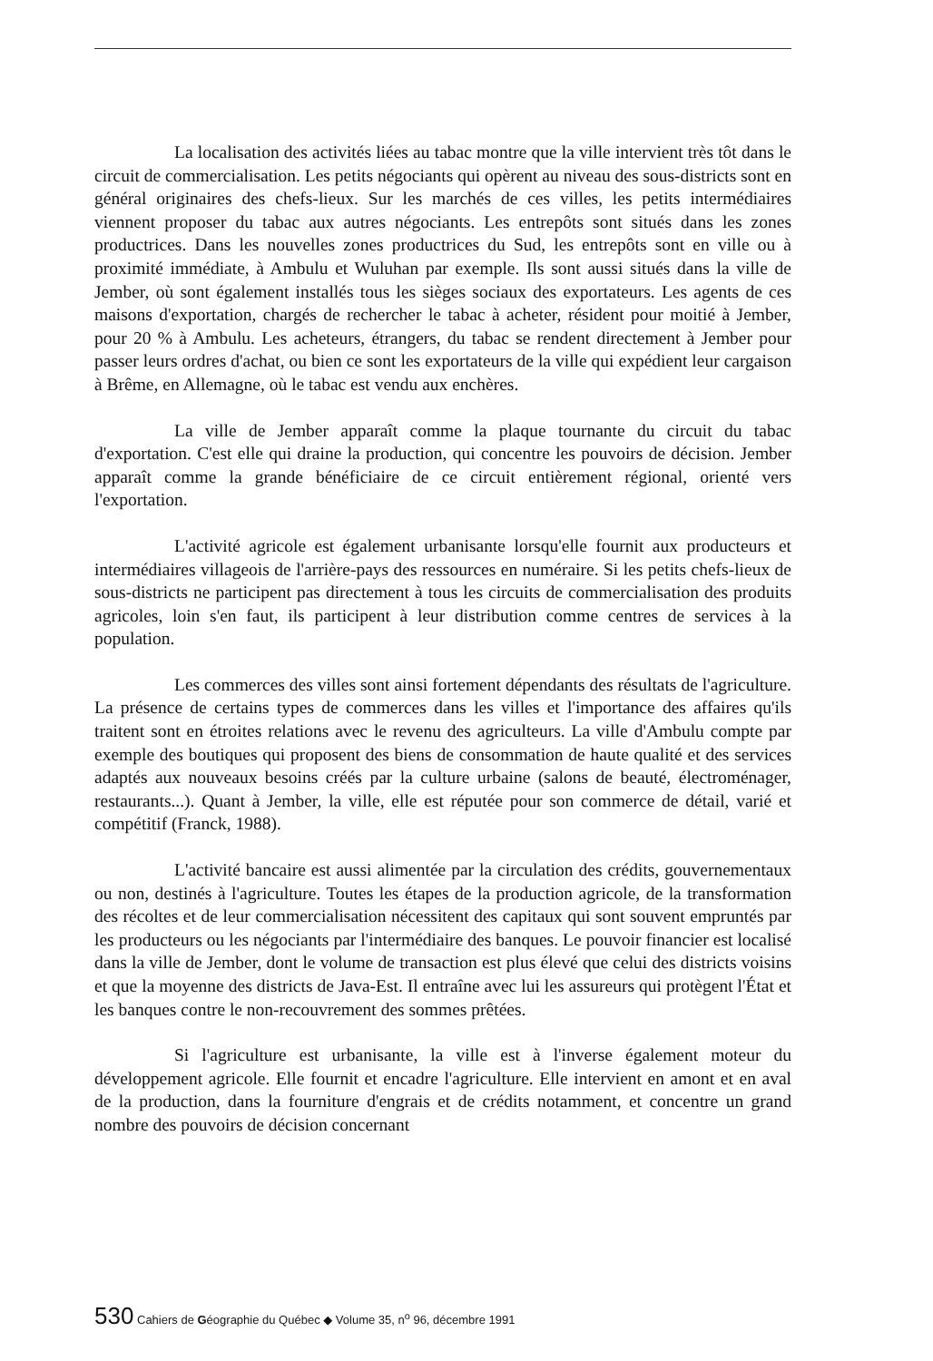La localisation des activités liées au tabac montre que la ville intervient très tôt dans le circuit de commercialisation. Les petits négociants qui opèrent au niveau des sous-districts sont en général originaires des chefs-lieux. Sur les marchés de ces villes, les petits intermédiaires viennent proposer du tabac aux autres négociants. Les entrepôts sont situés dans les zones productrices. Dans les nouvelles zones productrices du Sud, les entrepôts sont en ville ou à proximité immédiate, à Ambulu et Wuluhan par exemple. Ils sont aussi situés dans la ville de Jember, où sont également installés tous les sièges sociaux des exportateurs. Les agents de ces maisons d'exportation, chargés de rechercher le tabac à acheter, résident pour moitié à Jember, pour 20 % à Ambulu. Les acheteurs, étrangers, du tabac se rendent directement à Jember pour passer leurs ordres d'achat, ou bien ce sont les exportateurs de la ville qui expédient leur cargaison à Brême, en Allemagne, où le tabac est vendu aux enchères.
La ville de Jember apparaît comme la plaque tournante du circuit du tabac d'exportation. C'est elle qui draine la production, qui concentre les pouvoirs de décision. Jember apparaît comme la grande bénéficiaire de ce circuit entièrement régional, orienté vers l'exportation.
L'activité agricole est également urbanisante lorsqu'elle fournit aux producteurs et intermédiaires villageois de l'arrière-pays des ressources en numéraire. Si les petits chefs-lieux de sous-districts ne participent pas directement à tous les circuits de commercialisation des produits agricoles, loin s'en faut, ils participent à leur distribution comme centres de services à la population.
Les commerces des villes sont ainsi fortement dépendants des résultats de l'agriculture. La présence de certains types de commerces dans les villes et l'importance des affaires qu'ils traitent sont en étroites relations avec le revenu des agriculteurs. La ville d'Ambulu compte par exemple des boutiques qui proposent des biens de consommation de haute qualité et des services adaptés aux nouveaux besoins créés par la culture urbaine (salons de beauté, électroménager, restaurants...). Quant à Jember, la ville, elle est réputée pour son commerce de détail, varié et compétitif (Franck, 1988).
L'activité bancaire est aussi alimentée par la circulation des crédits, gouvernementaux ou non, destinés à l'agriculture. Toutes les étapes de la production agricole, de la transformation des récoltes et de leur commercialisation nécessitent des capitaux qui sont souvent empruntés par les producteurs ou les négociants par l'intermédiaire des banques. Le pouvoir financier est localisé dans la ville de Jember, dont le volume de transaction est plus élevé que celui des districts voisins et que la moyenne des districts de Java-Est. Il entraîne avec lui les assureurs qui protègent l'État et les banques contre le non-recouvrement des sommes prêtées.
Si l'agriculture est urbanisante, la ville est à l'inverse également moteur du développement agricole. Elle fournit et encadre l'agriculture. Elle intervient en amont et en aval de la production, dans la fourniture d'engrais et de crédits notamment, et concentre un grand nombre des pouvoirs de décision concernant
530 Cahiers de Géographie du Québec ◆ Volume 35, n<sup>o</sup> 96, décembre 1991